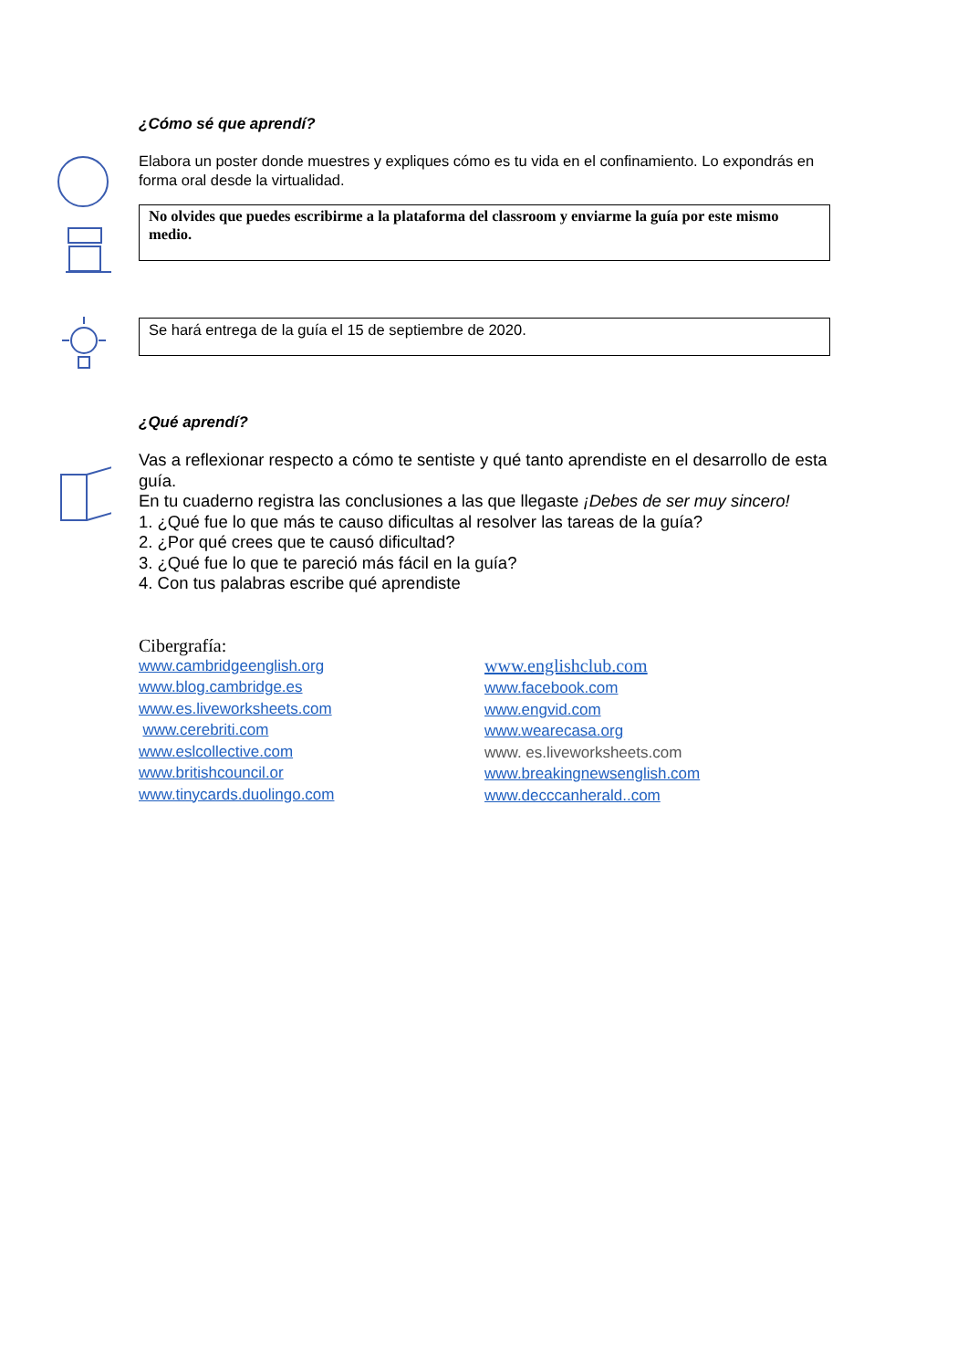¿Cómo sé que aprendí?
Elabora un poster donde muestres y expliques cómo es tu vida en el confinamiento. Lo expondrás en forma oral desde la virtualidad.
No olvides que puedes escribirme a la plataforma del classroom y enviarme la guía por este mismo medio.
Se hará entrega de la guía el 15 de septiembre de 2020.
¿Qué aprendí?
Vas a reflexionar respecto a cómo te sentiste y qué tanto aprendiste en el desarrollo de esta guía.
En tu cuaderno registra las conclusiones a las que llegaste ¡Debes de ser muy sincero!
1. ¿Qué fue lo que más te causo dificultas al resolver las tareas de la guía?
2. ¿Por qué crees que te causó dificultad?
3. ¿Qué fue lo que te pareció más fácil en la guía?
4. Con tus palabras escribe qué aprendiste
Cibergrafía:
www.cambridgeenglish.org
www.blog.cambridge.es
www.es.liveworksheets.com
www.cerebriti.com
www.eslcollective.com
www.britishcouncil.or
www.tinycards.duolingo.com
www.englishclub.com
www.facebook.com
www.engvid.com
www.wearecasa.org
www. es.liveworksheets.com
www.breakingnewsenglish.com
www.decccanherald..com